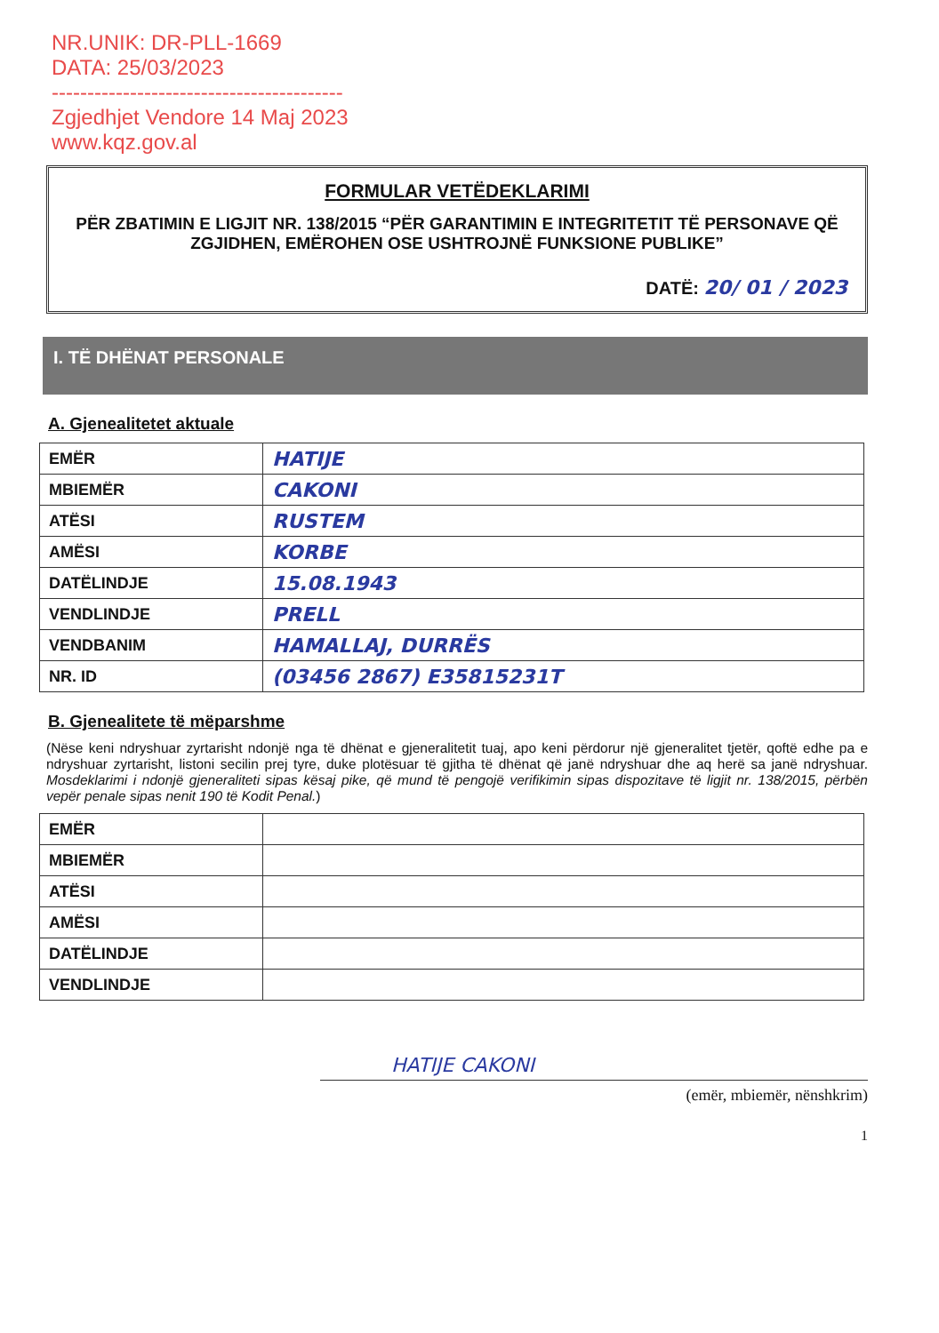NR.UNIK: DR-PLL-1669
DATA: 25/03/2023
-----------------------------------------
Zgjedhjet Vendore 14 Maj 2023
www.kqz.gov.al
FORMULAR VETËDEKLARIMI
PËR ZBATIMIN E LIGJIT NR. 138/2015 “PËR GARANTIMIN E INTEGRITETIT TË PERSONAVE QË ZGJIDHEN, EMËROHEN OSE USHTROJNË FUNKSIONE PUBLIKE”
DATË: 20/ 01 / 2023
I. TË DHËNAT PERSONALE
A. Gjenealitetet aktuale
| EMËR | HATIJE |
| MBIEMËR | CAKONI |
| ATËSI | RUSTEM |
| AMËSI | KORBE |
| DATËLINDJE | 15.08.1943 |
| VENDLINDJE | PRELL |
| VENDBANIM | HAMALLAJ, DURRËS |
| NR. ID | (03456 2867) E35815231T |
B. Gjenealitete të mëparshme
(Nëse keni ndryshuar zyrtarisht ndonjë nga të dhënat e gjeneralitetit tuaj, apo keni përdorur një gjeneralitet tjetër, qoftë edhe pa e ndryshuar zyrtarisht, listoni secilin prej tyre, duke plotësuar të gjitha të dhënat që janë ndryshuar dhe aq herë sa janë ndryshuar. Mosdeklarimi i ndonjë gjeneraliteti sipas kësaj pike, që mund të pengojë verifikimin sipas dispozitave të ligjit nr. 138/2015, përbën vepër penale sipas nenit 190 të Kodit Penal.)
| EMËR | |
| MBIEMËR | |
| ATËSI | |
| AMËSI | |
| DATËLINDJE | |
| VENDLINDJE | |
HATIJE CAKONI
(emër, mbiemër, nënshkrim)
1